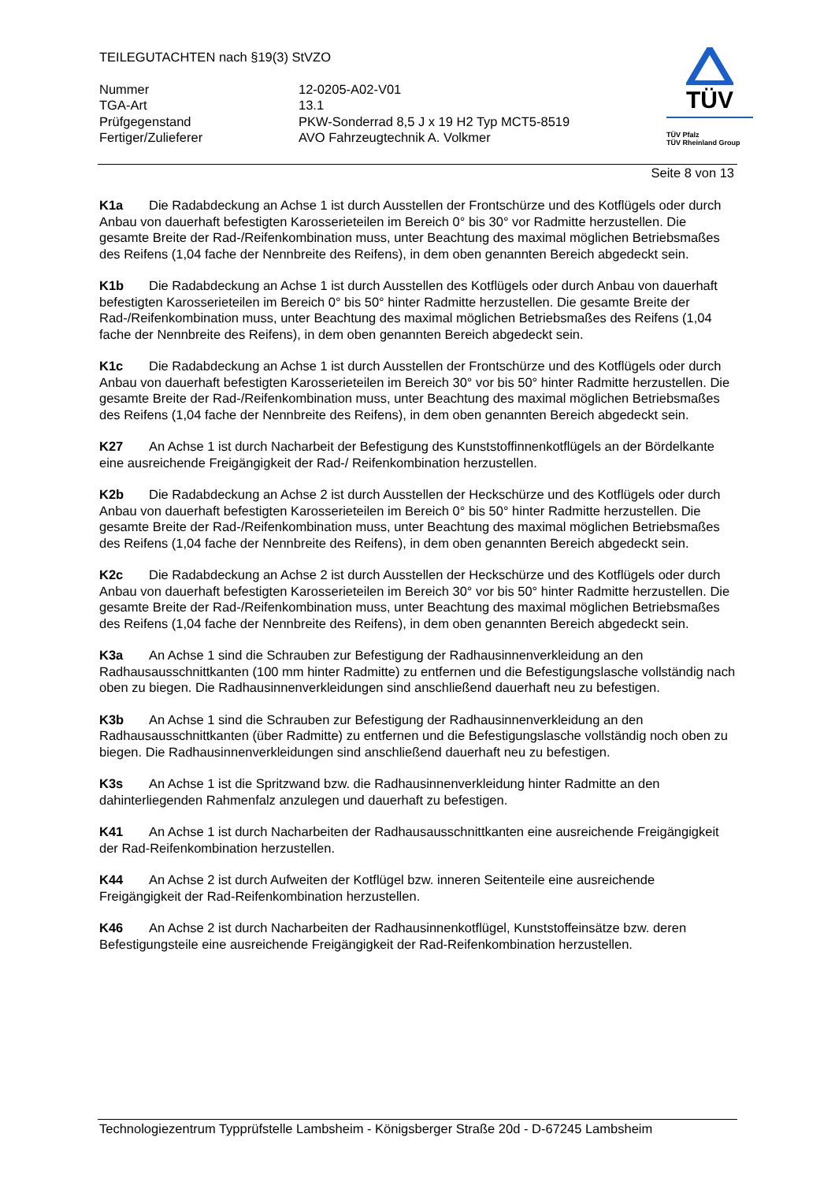TEILEGUTACHTEN nach §19(3) StVZO
Nummer
12-0205-A02-V01
TGA-Art
13.1
Prüfgegenstand
PKW-Sonderrad 8,5 J x 19 H2 Typ MCT5-8519
Fertiger/Zulieferer
AVO Fahrzeugtechnik A. Volkmer
TÜV
TÜV Pfalz
TÜV Rheinland Group
Seite 8 von 13
K1a Die Radabdeckung an Achse 1 ist durch Ausstellen der Frontschürze und des Kotflügels oder durch Anbau von dauerhaft befestigten Karosserieteilen im Bereich 0° bis 30° vor Radmitte herzustellen. Die gesamte Breite der Rad-/Reifenkombination muss, unter Beachtung des maximal möglichen Betriebsmaßes des Reifens (1,04 fache der Nennbreite des Reifens), in dem oben genannten Bereich abgedeckt sein.
K1b Die Radabdeckung an Achse 1 ist durch Ausstellen des Kotflügels oder durch Anbau von dauerhaft befestigten Karosserieteilen im Bereich 0° bis 50° hinter Radmitte herzustellen. Die gesamte Breite der Rad-/Reifenkombination muss, unter Beachtung des maximal möglichen Betriebsmaßes des Reifens (1,04 fache der Nennbreite des Reifens), in dem oben genannten Bereich abgedeckt sein.
K1c Die Radabdeckung an Achse 1 ist durch Ausstellen der Frontschürze und des Kotflügels oder durch Anbau von dauerhaft befestigten Karosserieteilen im Bereich 30° vor bis 50° hinter Radmitte herzustellen. Die gesamte Breite der Rad-/Reifenkombination muss, unter Beachtung des maximal möglichen Betriebsmaßes des Reifens (1,04 fache der Nennbreite des Reifens), in dem oben genannten Bereich abgedeckt sein.
K27 An Achse 1 ist durch Nacharbeit der Befestigung des Kunststoffinnenkotflügels an der Bördelkante eine ausreichende Freigängigkeit der Rad-/ Reifenkombination herzustellen.
K2b Die Radabdeckung an Achse 2 ist durch Ausstellen der Heckschürze und des Kotflügels oder durch Anbau von dauerhaft befestigten Karosserieteilen im Bereich 0° bis 50° hinter Radmitte herzustellen. Die gesamte Breite der Rad-/Reifenkombination muss, unter Beachtung des maximal möglichen Betriebsmaßes des Reifens (1,04 fache der Nennbreite des Reifens), in dem oben genannten Bereich abgedeckt sein.
K2c Die Radabdeckung an Achse 2 ist durch Ausstellen der Heckschürze und des Kotflügels oder durch Anbau von dauerhaft befestigten Karosserieteilen im Bereich 30° vor bis 50° hinter Radmitte herzustellen. Die gesamte Breite der Rad-/Reifenkombination muss, unter Beachtung des maximal möglichen Betriebsmaßes des Reifens (1,04 fache der Nennbreite des Reifens), in dem oben genannten Bereich abgedeckt sein.
K3a An Achse 1 sind die Schrauben zur Befestigung der Radhausinnenverkleidung an den Radhausausschnittkanten (100 mm hinter Radmitte) zu entfernen und die Befestigungslasche vollständig nach oben zu biegen. Die Radhausinnenverkleidungen sind anschließend dauerhaft neu zu befestigen.
K3b An Achse 1 sind die Schrauben zur Befestigung der Radhausinnenverkleidung an den Radhausausschnittkanten (über Radmitte) zu entfernen und die Befestigungslasche vollständig noch oben zu biegen. Die Radhausinnenverkleidungen sind anschließend dauerhaft neu zu befestigen.
K3s An Achse 1 ist die Spritzwand bzw. die Radhausinnenverkleidung hinter Radmitte an den dahinterliegenden Rahmenfalz anzulegen und dauerhaft zu befestigen.
K41 An Achse 1 ist durch Nacharbeiten der Radhausausschnittkanten eine ausreichende Freigängigkeit der Rad-Reifenkombination herzustellen.
K44 An Achse 2 ist durch Aufweiten der Kotflügel bzw. inneren Seitenteile eine ausreichende Freigängigkeit der Rad-Reifenkombination herzustellen.
K46 An Achse 2 ist durch Nacharbeiten der Radhausinnenkotflügel, Kunststoffeinsätze bzw. deren Befestigungsteile eine ausreichende Freigängigkeit der Rad-Reifenkombination herzustellen.
Technologiezentrum Typprüfstelle Lambsheim - Königsberger Straße 20d - D-67245 Lambsheim